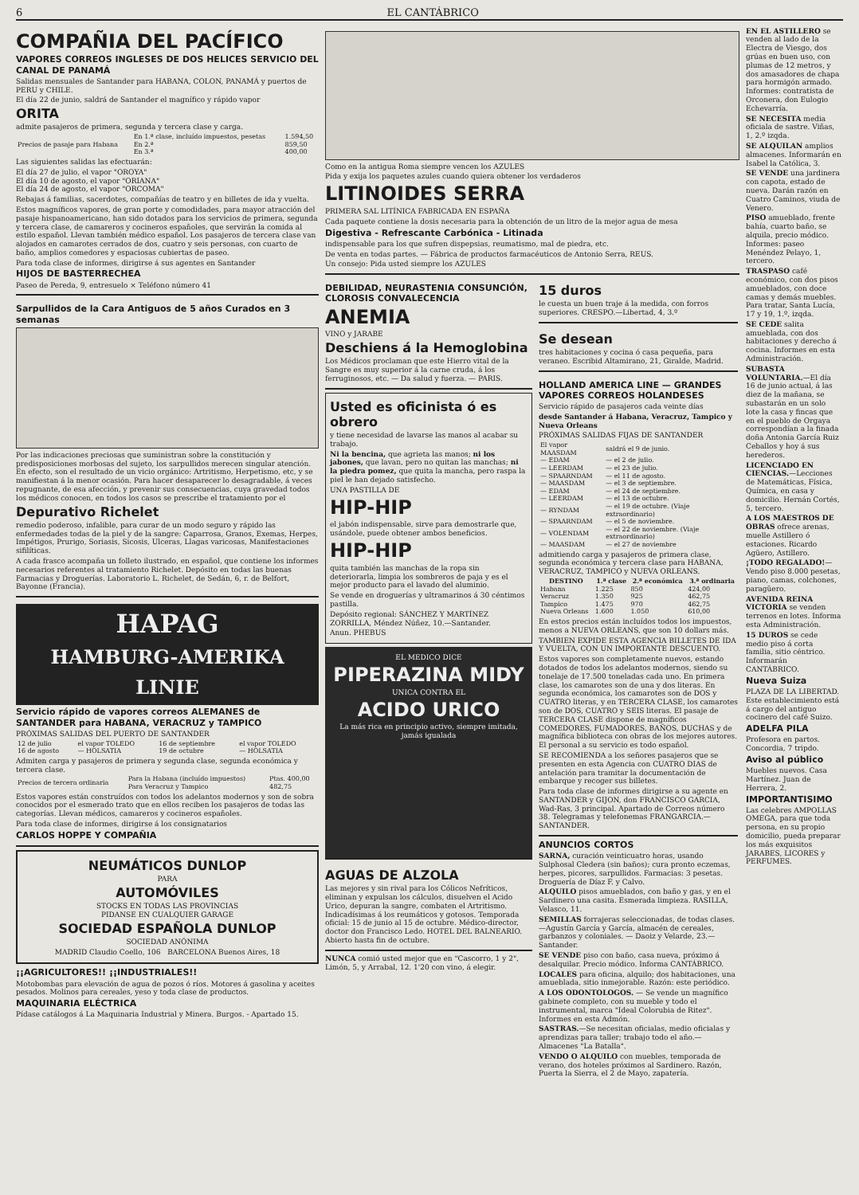6 EL CANTÁBRICO
COMPAÑIA DEL PACÍFICO
VAPORES CORREOS INGLESES DE DOS HELICES SERVICIO DEL CANAL DE PANAMÁ
Salidas mensuales de Santander para HABANA, COLON, PANAMÁ y puertos de PERU y CHILE.
El día 22 de junio, saldrá de Santander el magnífico y rápido vapor
ORITA
admite pasajeros de primera, segunda y tercera clase y carga.
| Precios de pasaje para Habana | En 1.ª clase, incluído impuestos, pesetas | 1.594,50 |
| | En 2.ª | 859,50 |
| | En 3.ª | 400,00 |
Las siguientes salidas las efectuarán:
El día 27 de julio, el vapor "OROYA"
El día 10 de agosto, el vapor "ORIANA"
El día 24 de agosto, el vapor "ORCOMA"
Rebajas á familias, sacerdotes, compañías de teatro y en billetes de ida y vuelta.
Estos magníficos vapores, de gran porte y comodidades, para mayor atracción del pasaje hispanoamericano, han sido dotados para los servicios de primera, segunda y tercera clase, de camareros y cocineros españoles, que servirán la comida al estilo español. Llevan también médico español. Los pasajeros de tercera clase van alojados en camarotes cerrados de dos, cuatro y seis personas, con cuarto de baño, amplios comedores y espaciosas cubiertas de paseo.
Para toda clase de informes, dirigirse á sus agentes en Santander
HIJOS DE BASTERRECHEA
Paseo de Pereda, 9, entresuelo × Teléfono número 41
Sarpullidos de la Cara Antiguos de 5 años Curados en 3 semanas
Por las indicaciones preciosas que suministran sobre la constitución y predisposiciones morbosas del sujeto, los sarpullidos merecen singular atención. En efecto, son el resultado de un vicio orgánico: Artritismo, Herpetismo, etc, y se manifiestan á la menor ocasión. Para hacer desaparecer lo desagradable, á veces repugnante, de esa afección, y prevenir sus consecuencias, cuya gravedad todos los médicos conocen, en todos los casos se prescribe el tratamiento por el
Depurativo Richelet
remedio poderoso, infalible, para curar de un modo seguro y rápido las enfermedades todas de la piel y de la sangre: Caparrosa, Granos, Exemas, Herpes, Impétigos, Prurigo, Soriasis, Sicosis, Ulceras, Llagas varicosas, Manifestaciones sifilíticas.
A cada frasco acompaña un folleto ilustrado, en español, que contiene los informes necesarios referentes al tratamiento Richelet. Depósito en todas las buenas Farmacias y Droguerías. Laboratorio L. Richelet, de Sedán, 6, r. de Belfort, Bayonne (Francia).
HAPAG
HAMBURG-AMERIKA LINIE
Servicio rápido de vapores correos ALEMANES de SANTANDER para HABANA, VERACRUZ y TAMPICO
PRÓXIMAS SALIDAS DEL PUERTO DE SANTANDER
| 12 de julio | el vapor TOLEDO | 16 de septiembre | el vapor TOLEDO |
| 16 de agosto | — HOLSATIA | 19 de octubre | — HOLSATIA |
Admiten carga y pasajeros de primera y segunda clase, segunda económica y tercera clase.
| Precios de tercera ordinaria | Para la Habana (incluído impuestos) | Ptas. 400,00 |
| | Para Veracruz y Tampico | 482,75 |
Estos vapores están construídos con todos los adelantos modernos y son de sobra conocidos por el esmerado trato que en ellos reciben los pasajeros de todas las categorías. Llevan médicos, camareros y cocineros españoles.
Para toda clase de informes, dirigirse á los consignatarios
CARLOS HOPPE Y COMPAÑIA
NEUMÁTICOS DUNLOP
PARA
AUTOMÓVILES
STOCKS EN TODAS LAS PROVINCIAS
PIDANSE EN CUALQUIER GARAGE
SOCIEDAD ESPAÑOLA DUNLOP
SOCIEDAD ANÓNIMA
MADRID Claudio Coello, 106 BARCELONA Buenos Aires, 18
¡¡AGRICULTORES!! ¡¡INDUSTRIALES!!
Motobombas para elevación de agua de pozos ó ríos. Motores á gasolina y aceites pesados. Molinos para cereales, yeso y toda clase de productos.
MAQUINARIA ELÉCTRICA
Pídase catálogos á La Maquinaria Industrial y Minera. Burgos. - Apartado 15.
Como en la antigua Roma siempre vencen los AZULES
Pida y exija los paquetes azules cuando quiera obtener los verdaderos
LITINOIDES SERRA
PRIMERA SAL LITÍNICA FABRICADA EN ESPAÑA
Cada paquete contiene la dosis necesaria para la obtención de un litro de la mejor agua de mesa
Digestiva - Refrescante Carbónica - Litinada
indispensable para los que sufren dispepsias, reumatismo, mal de piedra, etc.
De venta en todas partes. — Fábrica de productos farmacéuticos de Antonio Serra, REUS.
Un consejo: Pida usted siempre los AZULES
DEBILIDAD, NEURASTENIA CONSUNCIÓN, CLOROSIS CONVALECENCIA
ANEMIA
VINO y JARABE
Deschiens á la Hemoglobina
Los Médicos proclaman que este Hierro vital de la Sangre es muy superior á la carne cruda, á los ferruginosos, etc. — Da salud y fuerza. — PARIS.
Usted es oficinista ó es obrero
y tiene necesidad de lavarse las manos al acabar su trabajo.
Ni la bencina, que agrieta las manos; ni los jabones, que lavan, pero no quitan las manchas; ni la piedra pomez, que quita la mancha, pero raspa la piel le han dejado satisfecho.
UNA PASTILLA DE
HIP-HIP
el jabón indispensable, sirve para demostrarle que, usándole, puede obtener ambos beneficios.
HIP-HIP
quita también las manchas de la ropa sin deteriorarla, limpia los sombreros de paja y es el mejor producto para el lavado del aluminio.
Se vende en droguerías y ultramarinos á 30 céntimos pastilla.
Depósito regional: SÁNCHEZ Y MARTÍNEZ ZORRILLA, Méndez Núñez, 10.—Santander.
Anun. PHEBUS
EL MEDICO DICE
PIPERAZINA MIDY
UNICA CONTRA EL
ACIDO URICO
La más rica en principio activo, siempre imitada, jamás igualada
AGUAS DE ALZOLA
Las mejores y sin rival para los Cólicos Nefríticos, eliminan y expulsan los cálculos, disuelven el Acido Urico, depuran la sangre, combaten el Artritismo. Indicadísimas á los reumáticos y gotosos. Temporada oficial: 15 de junio al 15 de octubre. Médico-director, doctor don Francisco Ledo. HOTEL DEL BALNEARIO. Abierto hasta fin de octubre.
NUNCA comió usted mejor que en "Cascorro, 1 y 2", Limón, 5, y Arrabal, 12. 1'20 con vino, á elegir.
15 duros
le cuesta un buen traje á la medida, con forros superiores. CRESPO.—Libertad, 4, 3.º
Se desean
tres habitaciones y cocina ó casa pequeña, para veraneo. Escribid Altamirano, 21, Giralde, Madrid.
HOLLAND AMERICA LINE — GRANDES VAPORES CORREOS HOLANDESES
Servicio rápido de pasajeros cada veinte días
desde Santander á Habana, Veracruz, Tampico y Nueva Orleans
PRÓXIMAS SALIDAS FIJAS DE SANTANDER
| El vapor MAASDAM | saldrá el 9 de junio. |
| — EDAM | — el 2 de julio. |
| — LEERDAM | — el 23 de julio. |
| — SPAARNDAM | — el 11 de agosto. |
| — MAASDAM | — el 3 de septiembre. |
| — EDAM | — el 24 de septiembre. |
| — LEERDAM | — el 13 de octubre. |
| — RYNDAM | — el 19 de octubre. (Viaje extraordinario) |
| — SPAARNDAM | — el 5 de noviembre. |
| — VOLENDAM | — el 22 de noviembre. (Viaje extraordinario) |
| — MAASDAM | — el 27 de noviembre |
admitiendo carga y pasajeros de primera clase, segunda económica y tercera clase para HABANA, VERACRUZ, TAMPICO y NUEVA ORLEANS.
| DESTINO | 1.ª clase | 2.ª económica | 3.ª ordinaria |
| --- | --- | --- | --- |
| Habana | 1.225 | 850 | 424,00 |
| Veracruz | 1.350 | 925 | 462,75 |
| Tampico | 1.475 | 970 | 462,75 |
| Nueva Orleans | 1.600 | 1.050 | 610,00 |
En estos precios están incluídos todos los impuestos, menos a NUEVA ORLEANS, que son 10 dollars más.
TAMBIEN EXPIDE ESTA AGENCIA BILLETES DE IDA Y VUELTA, CON UN IMPORTANTE DESCUENTO.
Estos vapores son completamente nuevos, estando dotados de todos los adelantos modernos, siendo su tonelaje de 17.500 toneladas cada uno. En primera clase, los camarotes son de una y dos literas. En segunda económica, los camarotes son de DOS y CUATRO literas, y en TERCERA CLASE, los camarotes son de DOS, CUATRO y SEIS literas. El pasaje de TERCERA CLASE dispone de magníficos COMEDORES, FUMADORES, BAÑOS, DUCHAS y de magnífica biblioteca con obras de los mejores autores. El personal a su servicio es todo español.
SE RECOMIENDA a los señores pasajeros que se presenten en esta Agencia con CUATRO DIAS de antelación para tramitar la documentación de embarque y recoger sus billetes.
Para toda clase de informes dirigirse a su agente en SANTANDER y GIJON, don FRANCISCO GARCIA, Wad-Ras, 3 principal. Apartado de Correos número 38. Telegramas y telefonemas FRANGARCIA.—SANTANDER.
ANUNCIOS CORTOS
SARNA, curación veinticuatro horas, usando Sulphosal Cledera (sin baños); cura pronto eczemas, herpes, picores, sarpullidos. Farmacias: 3 pesetas. Droguería de Díaz F. y Calvo.
ALQUILO pisos amueblados, con baño y gas, y en el Sardinero una casita. Esmerada limpieza. RASILLA, Velasco, 11.
SEMILLAS forrajeras seleccionadas, de todas clases.—Agustín García y García, almacén de cereales, garbanzos y coloniales. — Daoiz y Velarde, 23.—Santander.
SE VENDE piso con baño, casa nueva, próximo á desalquilar. Precio módico. Informa CANTÁBRICO.
LOCALES para oficina, alquilo; dos habitaciones, una amueblada, sitio inmejorable. Razón: este periódico.
A LOS ODONTOLOGOS. — Se vende un magnífico gabinete completo, con su mueble y todo el instrumental, marca "Ideal Colorubia de Ritez". Informes en esta Admón.
SASTRAS.—Se necesitan oficialas, medio oficialas y aprendizas para taller; trabajo todo el año.— Almacenes "La Batalla".
VENDO O ALQUILO con muebles, temporada de verano, dos hoteles próximos al Sardinero. Razón, Puerta la Sierra, el 2 de Mayo, zapatería.
EN EL ASTILLERO se venden al lado de la Electra de Viesgo, dos grúas en buen uso, con plumas de 12 metros, y dos amasadores de chapa para hormigón armado. Informes: contratista de Orconera, don Eulogio Echevarría.
SE NECESITA media oficiala de sastre. Viñas, 1, 2.º izqda.
SE ALQUILAN amplios almacenes. Informarán en Isabel la Católica, 3.
SE VENDE una jardinera con capota, estado de nueva. Darán razón en Cuatro Caminos, viuda de Venero.
PISO amueblado, frente bahía, cuarto baño, se alquila, precio módico. Informes: paseo Menéndez Pelayo, 1, tercero.
TRASPASO café económico, con dos pisos amueblados, con doce camas y demás muebles. Para tratar, Santa Lucía, 17 y 19, 1.º, izqda.
SE CEDE salita amueblada, con dos habitaciones y derecho á cocina. Informes en esta Administración.
SUBASTA VOLUNTARIA.—El día 16 de junio actual, á las diez de la mañana, se subastarán en un solo lote la casa y fincas que en el pueblo de Orgaya correspondían a la finada doña Antonia García Ruiz Ceballos y hoy á sus herederos.
LICENCIADO EN CIENCIAS.—Lecciones de Matemáticas, Física, Química, en casa y domicilio. Hernán Cortés, 5, tercero.
A LOS MAESTROS DE OBRAS ofrece arenas, muelle Astillero ó estaciones. Ricardo Agüero, Astillero.
¡TODO REGALADO!—Vendo piso 8.000 pesetas, piano, camas, colchones, paragüero.
AVENIDA REINA VICTORIA se venden terrenos en lotes. Informa esta Administración.
15 DUROS se cede medio piso á corta familia, sitio céntrico. Informarán CANTÁBRICO.
Nueva Suiza
PLAZA DE LA LIBERTAD. Este establecimiento está á cargo del antiguo cocinero del café Suizo.
ADELFA PILA
Profesora en partos. Concordia, 7 tripdo.
Aviso al público
Muebles nuevos. Casa Martínez. Juan de Herrera, 2.
IMPORTANTISIMO
Las celebres AMPOLLAS OMEGA, para que toda persona, en su propio domicilio, pueda preparar los más exquisitos JARABES, LICORES y PERFUMES.